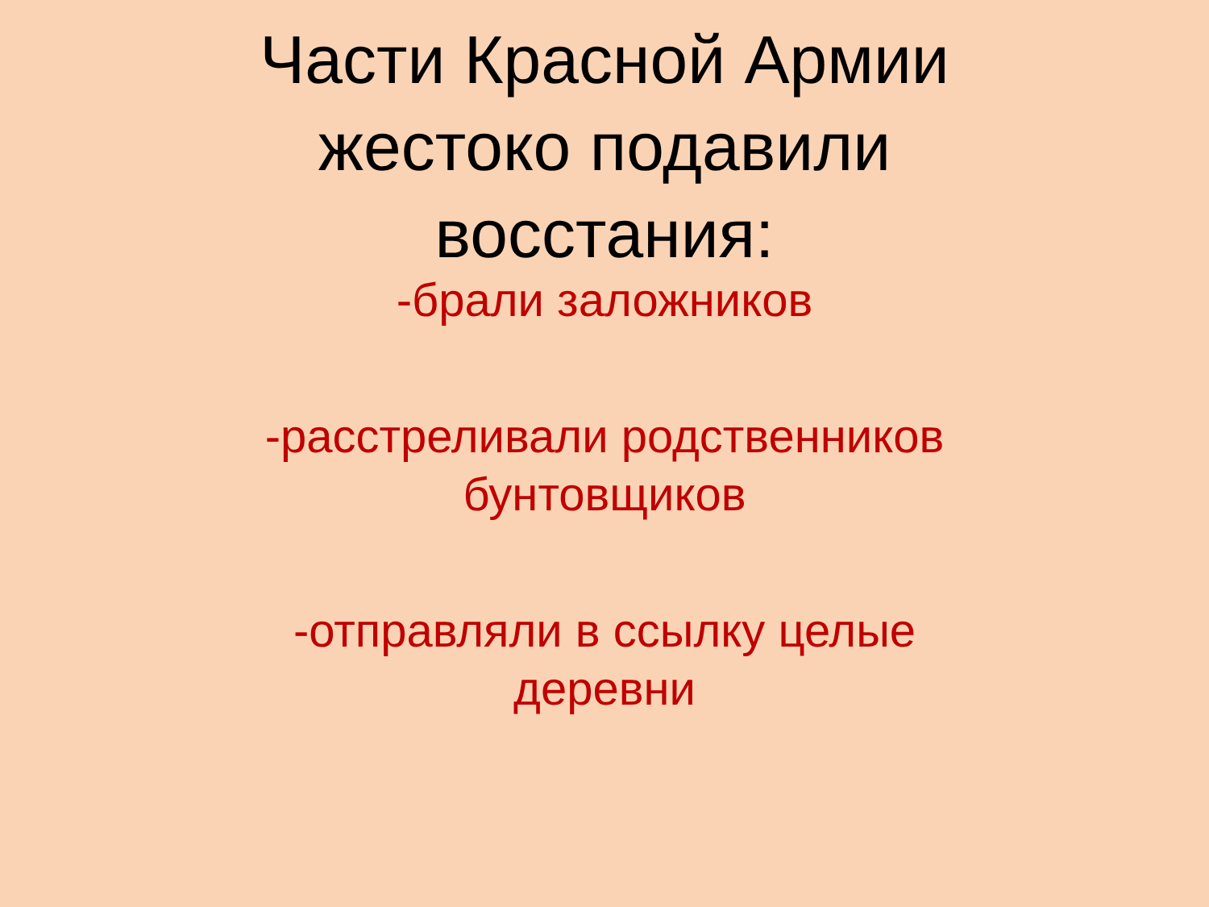Части Красной Армии
жестоко подавили
восстания:
-брали заложников
-расстреливали родственников
бунтовщиков
-отправляли в ссылку целые
деревни